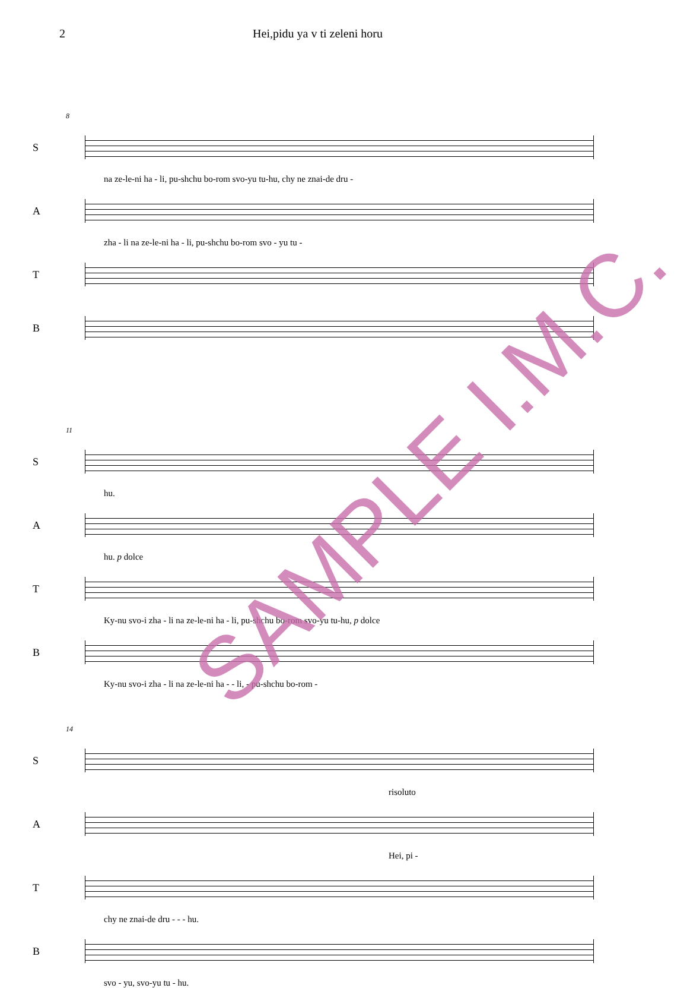2 Hei,pidu ya v ti zeleni horu
8
S
na ze-le-ni ha - li, pu-shchu bo-rom svo-yu tu-hu, chy ne znai-de dru -
A
zha - li na ze-le-ni ha - li, pu-shchu bo-rom svo - yu tu -
T
B
11
S
hu.
A
hu. p dolce
T
Ky-nu svo-i zha - li na ze-le-ni ha - li, pu-shchu bo-rom svo-yu tu-hu, p dolce
B
Ky-nu svo-i zha - li na ze-le-ni ha - - li, - pu-shchu bo-rom -
14
S
risoluto
A
Hei, pi -
T
chy ne znai-de dru - - - hu.
B
svo - yu, svo-yu tu - hu.
SAMPLE I.M.C.